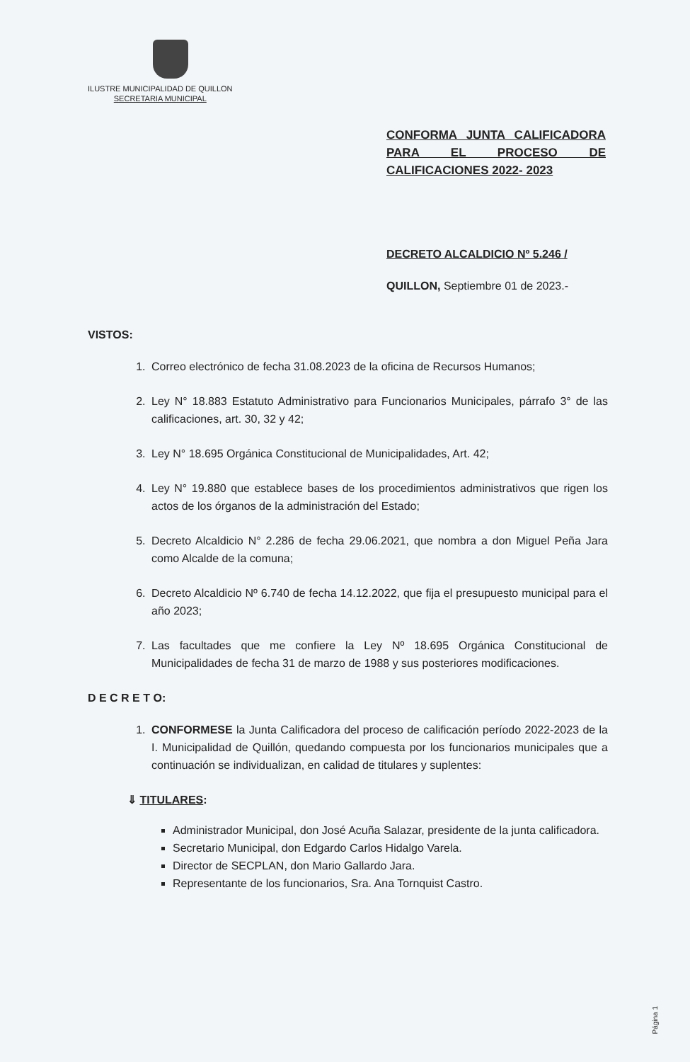ILUSTRE MUNICIPALIDAD DE QUILLON
SECRETARIA MUNICIPAL
CONFORMA JUNTA CALIFICADORA PARA EL PROCESO DE CALIFICACIONES 2022- 2023
DECRETO ALCALDICIO Nº 5.246 /
QUILLON, Septiembre 01 de 2023.-
VISTOS:
1. Correo electrónico de fecha 31.08.2023 de la oficina de Recursos Humanos;
2. Ley N° 18.883 Estatuto Administrativo para Funcionarios Municipales, párrafo 3° de las calificaciones, art. 30, 32 y 42;
3. Ley N° 18.695 Orgánica Constitucional de Municipalidades, Art. 42;
4. Ley N° 19.880 que establece bases de los procedimientos administrativos que rigen los actos de los órganos de la administración del Estado;
5. Decreto Alcaldicio N° 2.286 de fecha 29.06.2021, que nombra a don Miguel Peña Jara como Alcalde de la comuna;
6. Decreto Alcaldicio Nº 6.740 de fecha 14.12.2022, que fija el presupuesto municipal para el año 2023;
7. Las facultades que me confiere la Ley Nº 18.695 Orgánica Constitucional de Municipalidades de fecha 31 de marzo de 1988 y sus posteriores modificaciones.
D E C R E T O:
1. CONFORMESE la Junta Calificadora del proceso de calificación período 2022-2023 de la I. Municipalidad de Quillón, quedando compuesta por los funcionarios municipales que a continuación se individualizan, en calidad de titulares y suplentes:
⇓ TITULARES:
Administrador Municipal, don José Acuña Salazar, presidente de la junta calificadora.
Secretario Municipal, don Edgardo Carlos Hidalgo Varela.
Director de SECPLAN, don Mario Gallardo Jara.
Representante de los funcionarios, Sra. Ana Tornquist Castro.
Página 1